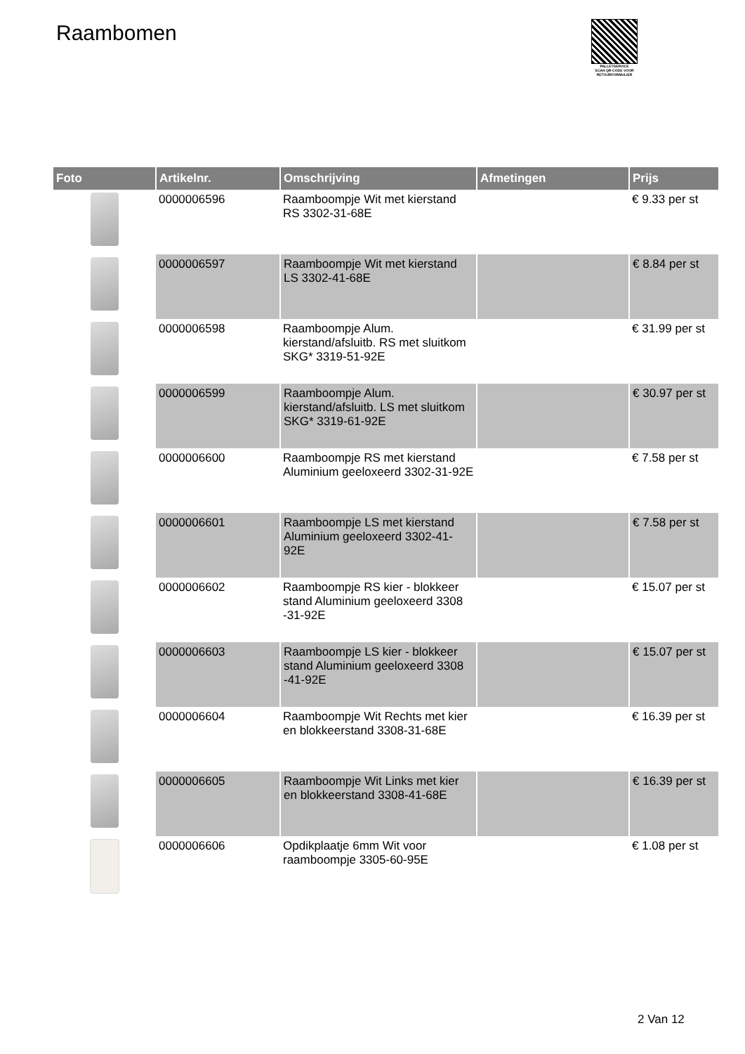Raambomen
PALLETSERVICE
SCAN QR-CODE VOOR RETOURFORMULIER
| Foto | Artikelnr. | Omschrijving | Afmetingen | Prijs |
| --- | --- | --- | --- | --- |
| | 0000006596 | Raamboompje Wit met kierstand RS 3302-31-68E | | € 9.33 per st |
| | 0000006597 | Raamboompje Wit met kierstand LS 3302-41-68E | | € 8.84 per st |
| | 0000006598 | Raamboompje Alum. kierstand/afsluitb. RS met sluitkom SKG* 3319-51-92E | | € 31.99 per st |
| | 0000006599 | Raamboompje Alum. kierstand/afsluitb. LS met sluitkom SKG* 3319-61-92E | | € 30.97 per st |
| | 0000006600 | Raamboompje RS met kierstand Aluminium geeloxeerd 3302-31-92E | | € 7.58 per st |
| | 0000006601 | Raamboompje LS met kierstand Aluminium geeloxeerd 3302-41-92E | | € 7.58 per st |
| | 0000006602 | Raamboompje RS kier - blokkeer stand Aluminium geeloxeerd 3308 -31-92E | | € 15.07 per st |
| | 0000006603 | Raamboompje LS kier - blokkeer stand Aluminium geeloxeerd 3308 -41-92E | | € 15.07 per st |
| | 0000006604 | Raamboompje Wit Rechts met kier en blokkeerstand 3308-31-68E | | € 16.39 per st |
| | 0000006605 | Raamboompje Wit Links met kier en blokkeerstand 3308-41-68E | | € 16.39 per st |
| | 0000006606 | Opdikplaatje 6mm Wit voor raamboompje 3305-60-95E | | € 1.08 per st |
2 Van 12